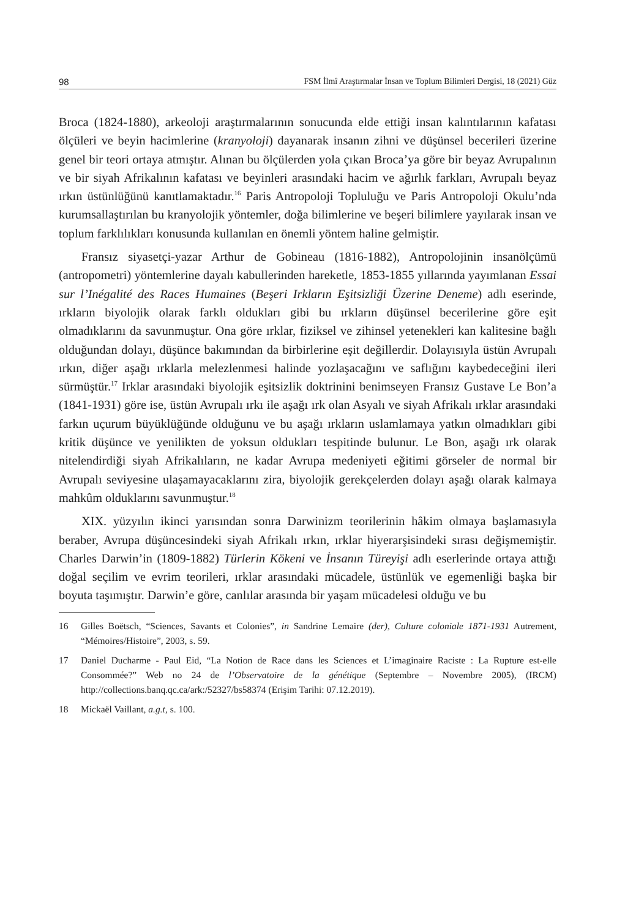98 FSM İlmî Araştırmalar İnsan ve Toplum Bilimleri Dergisi, 18 (2021) Güz
Broca (1824-1880), arkeoloji araştırmalarının sonucunda elde ettiği insan kalıntılarının kafatası ölçüleri ve beyin hacimlerine (kranyoloji) dayanarak insanın zihni ve düşünsel becerileri üzerine genel bir teori ortaya atmıştır. Alınan bu ölçülerden yola çıkan Broca’ya göre bir beyaz Avrupalının ve bir siyah Afrikalının kafatası ve beyinleri arasındaki hacim ve ağırlık farkları, Avrupalı beyaz ırkın üstünlüğünü kanıtlamaktadır.<sup>16</sup> Paris Antropoloji Topluluğu ve Paris Antropoloji Okulu’nda kurumsallaştırılan bu kranyolojik yöntemler, doğa bilimlerine ve beşeri bilimlere yayılarak insan ve toplum farklılıkları konusunda kullanılan en önemli yöntem haline gelmiştir.
Fransız siyasetçi-yazar Arthur de Gobineau (1816-1882), Antropolojinin insanölçümü (antropometri) yöntemlerine dayalı kabullerinden hareketle, 1853-1855 yıllarında yayımlanan Essai sur l’Inégalité des Races Humaines (Beşeri Irkların Eşitsizliği Üzerine Deneme) adlı eserinde, ırkların biyolojik olarak farklı oldukları gibi bu ırkların düşünsel becerilerine göre eşit olmadıklarını da savunmuştur. Ona göre ırklar, fiziksel ve zihinsel yetenekleri kan kalitesine bağlı olduğundan dolayı, düşünce bakımından da birbirlerine eşit değillerdir. Dolayısıyla üstün Avrupalı ırkın, diğer aşağı ırklarla melezlenmesi halinde yozlaşacağını ve saflığını kaybedeceğini ileri sürmüştür.<sup>17</sup> Irklar arasındaki biyolojik eşitsizlik doktrinini benimseyen Fransız Gustave Le Bon’a (1841-1931) göre ise, üstün Avrupalı ırkı ile aşağı ırk olan Asyalı ve siyah Afrikalı ırklar arasındaki farkın uçurum büyüklüğünde olduğunu ve bu aşağı ırkların uslamlamaya yatkın olmadıkları gibi kritik düşünce ve yenilikten de yoksun oldukları tespitinde bulunur. Le Bon, aşağı ırk olarak nitelendirdiği siyah Afrikalıların, ne kadar Avrupa medeniyeti eğitimi görseler de normal bir Avrupalı seviyesine ulaşamayacaklarını zira, biyolojik gerekçelerden dolayı aşağı olarak kalmaya mahkûm olduklarını savunmuştur.<sup>18</sup>
XIX. yüzyılın ikinci yarısından sonra Darwinizm teorilerinin hâkim olmaya başlamasıyla beraber, Avrupa düşüncesindeki siyah Afrikalı ırkın, ırklar hiyerarşisindeki sırası değişmemiştir. Charles Darwin’in (1809-1882) Türlerin Kökeni ve İnsanın Türeyişi adlı eserlerinde ortaya attığı doğal seçilim ve evrim teorileri, ırklar arasındaki mücadele, üstünlük ve egemenliği başka bir boyuta taşımıştır. Darwin’e göre, canlılar arasında bir yaşam mücadelesi olduğu ve bu
16 Gilles Boëtsch, “Sciences, Savants et Colonies”, in Sandrine Lemaire (der), Culture coloniale 1871-1931 Autrement, “Mémoires/Histoire”, 2003, s. 59.
17 Daniel Ducharme - Paul Eid, “La Notion de Race dans les Sciences et L’imaginaire Raciste : La Rupture est-elle Consommée?” Web no 24 de l’Observatoire de la génétique (Septembre – Novembre 2005), (IRCM) http://collections.banq.qc.ca/ark:/52327/bs58374 (Erişim Tarihi: 07.12.2019).
18 Mickaël Vaillant, a.g.t, s. 100.